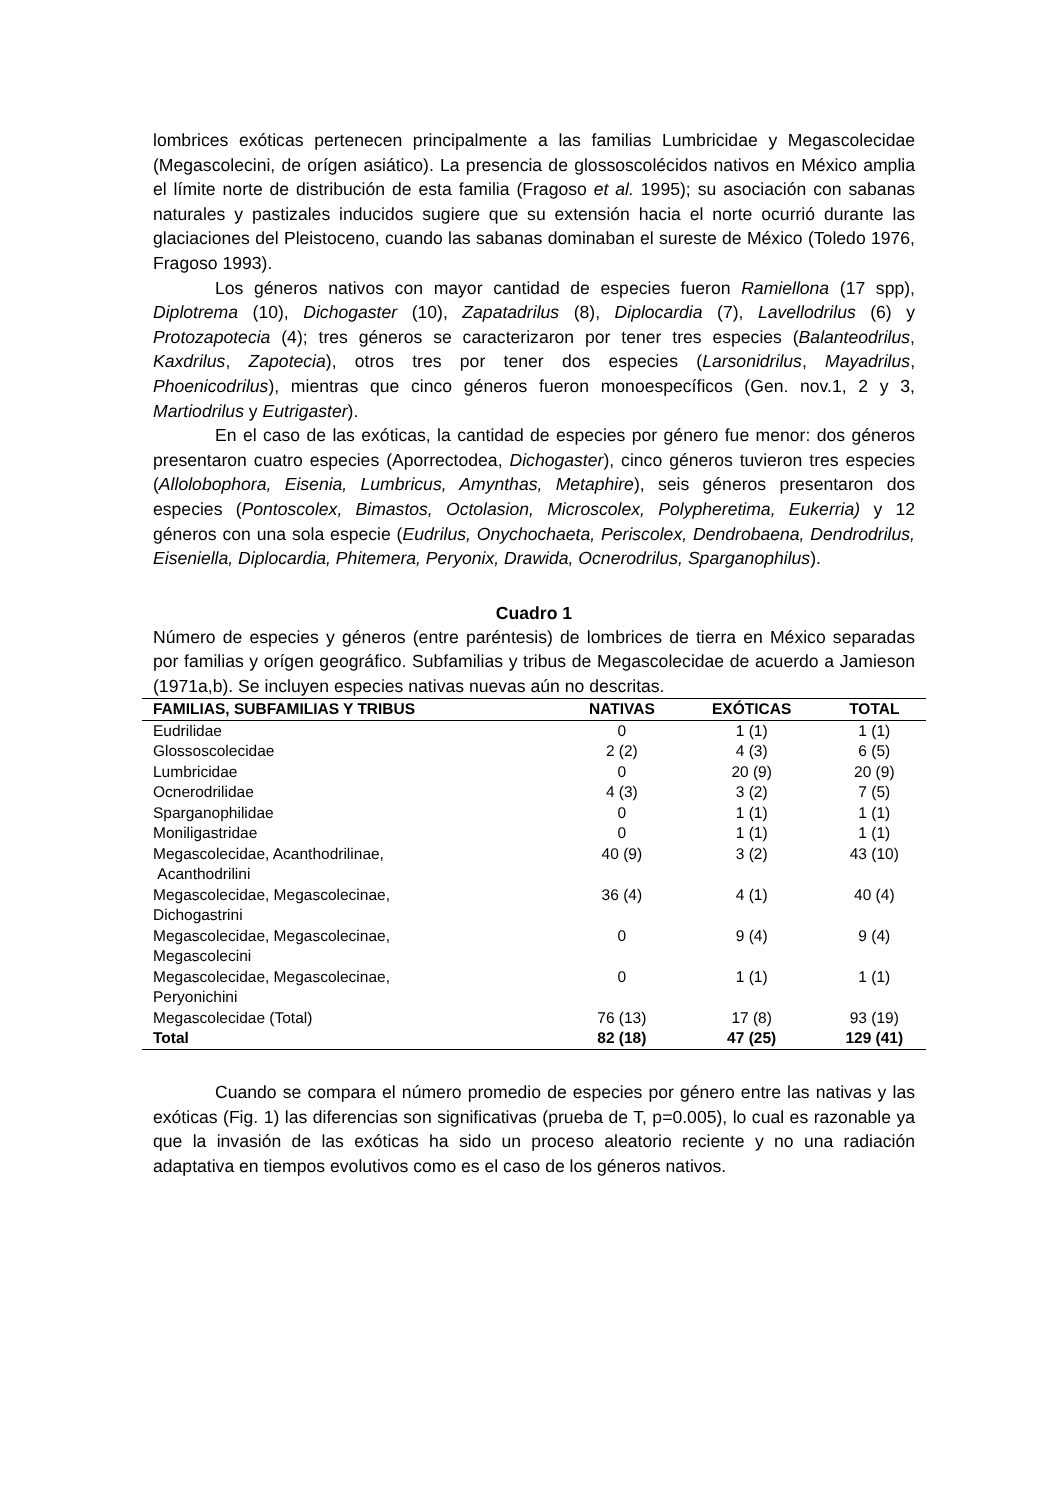lombrices exóticas pertenecen principalmente a las familias Lumbricidae y Megascolecidae (Megascolecini, de orígen asiático). La presencia de glossoscolécidos nativos en México amplia el límite norte de distribución de esta familia (Fragoso et al. 1995); su asociación con sabanas naturales y pastizales inducidos sugiere que su extensión hacia el norte ocurrió durante las glaciaciones del Pleistoceno, cuando las sabanas dominaban el sureste de México (Toledo 1976, Fragoso 1993).
Los géneros nativos con mayor cantidad de especies fueron Ramiellona (17 spp), Diplotrema (10), Dichogaster (10), Zapatadrilus (8), Diplocardia (7), Lavellodrilus (6) y Protozapotecia (4); tres géneros se caracterizaron por tener tres especies (Balanteodrilus, Kaxdrilus, Zapotecia), otros tres por tener dos especies (Larsonidrilus, Mayadrilus, Phoenicodrilus), mientras que cinco géneros fueron monoespecíficos (Gen. nov.1, 2 y 3, Martiodrilus y Eutrigaster).
En el caso de las exóticas, la cantidad de especies por género fue menor: dos géneros presentaron cuatro especies (Aporrectodea, Dichogaster), cinco géneros tuvieron tres especies (Allolobophora, Eisenia, Lumbricus, Amynthas, Metaphire), seis géneros presentaron dos especies (Pontoscolex, Bimastos, Octolasion, Microscolex, Polypheretima, Eukerria) y 12 géneros con una sola especie (Eudrilus, Onychochaeta, Periscolex, Dendrobaena, Dendrodrilus, Eiseniella, Diplocardia, Phitemera, Peryonix, Drawida, Ocnerodrilus, Sparganophilus).
Cuadro 1
Número de especies y géneros (entre paréntesis) de lombrices de tierra en México separadas por familias y orígen geográfico. Subfamilias y tribus de Megascolecidae de acuerdo a Jamieson (1971a,b). Se incluyen especies nativas nuevas aún no descritas.
| FAMILIAS, SUBFAMILIAS Y TRIBUS | NATIVAS | EXÓTICAS | TOTAL |
| --- | --- | --- | --- |
| Eudrilidae | 0 | 1 (1) | 1 (1) |
| Glossoscolecidae | 2 (2) | 4 (3) | 6 (5) |
| Lumbricidae | 0 | 20 (9) | 20 (9) |
| Ocnerodrilidae | 4 (3) | 3 (2) | 7 (5) |
| Sparganophilidae | 0 | 1 (1) | 1 (1) |
| Moniligastridae | 0 | 1 (1) | 1 (1) |
| Megascolecidae, Acanthodrilinae, Acanthodrilini | 40 (9) | 3 (2) | 43 (10) |
| Megascolecidae, Megascolecinae, Dichogastrini | 36 (4) | 4 (1) | 40 (4) |
| Megascolecidae, Megascolecinae, Megascolecini | 0 | 9 (4) | 9 (4) |
| Megascolecidae, Megascolecinae, Peryonichini | 0 | 1 (1) | 1 (1) |
| Megascolecidae (Total) | 76 (13) | 17 (8) | 93 (19) |
| Total | 82 (18) | 47 (25) | 129 (41) |
Cuando se compara el número promedio de especies por género entre las nativas y las exóticas (Fig. 1) las diferencias son significativas (prueba de T, p=0.005), lo cual es razonable ya que la invasión de las exóticas ha sido un proceso aleatorio reciente y no una radiación adaptativa en tiempos evolutivos como es el caso de los géneros nativos.